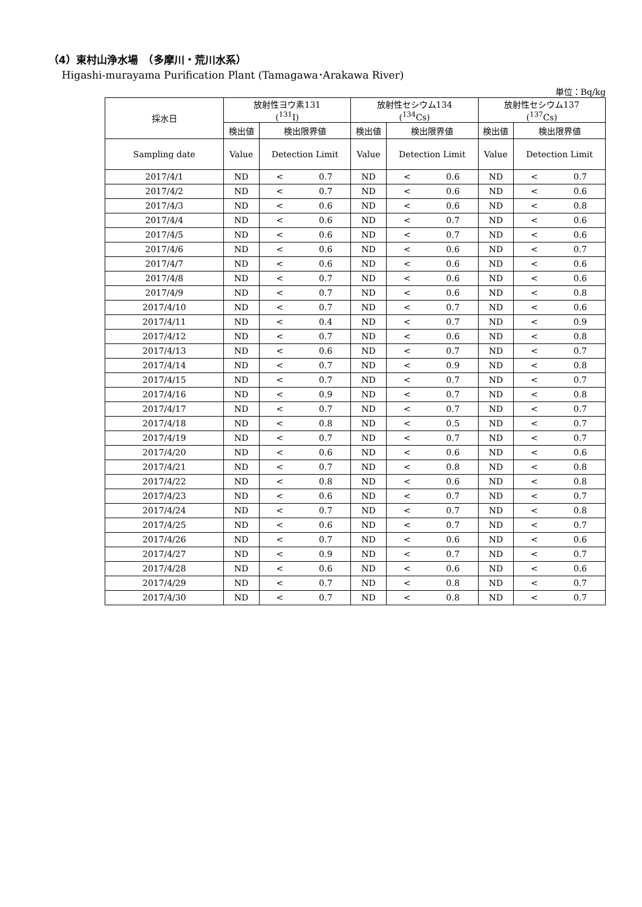（4）東村山浄水場　（多摩川・荒川水系）
Higashi-murayama Purification Plant (Tamagawa･Arakawa River)
単位：Bq/kg
| 採水日 | 放射性ヨウ素131 (<sup>131</sup>I) | | 放射性セシウム134 (<sup>134</sup>Cs) | | 放射性セシウム137 (<sup>137</sup>Cs) | |
| --- | --- | --- | --- | --- | --- | --- |
| | 検出値 | 検出限界値 | 検出値 | 検出限界値 | 検出値 | 検出限界値 |
| Sampling date | Value | Detection Limit | Value | Detection Limit | Value | Detection Limit |
| 2017/4/1 | ND | < 0.7 | ND | < 0.6 | ND | < 0.7 |
| 2017/4/2 | ND | < 0.7 | ND | < 0.6 | ND | < 0.6 |
| 2017/4/3 | ND | < 0.6 | ND | < 0.6 | ND | < 0.8 |
| 2017/4/4 | ND | < 0.6 | ND | < 0.7 | ND | < 0.6 |
| 2017/4/5 | ND | < 0.6 | ND | < 0.7 | ND | < 0.6 |
| 2017/4/6 | ND | < 0.6 | ND | < 0.6 | ND | < 0.7 |
| 2017/4/7 | ND | < 0.6 | ND | < 0.6 | ND | < 0.6 |
| 2017/4/8 | ND | < 0.7 | ND | < 0.6 | ND | < 0.6 |
| 2017/4/9 | ND | < 0.7 | ND | < 0.6 | ND | < 0.8 |
| 2017/4/10 | ND | < 0.7 | ND | < 0.7 | ND | < 0.6 |
| 2017/4/11 | ND | < 0.4 | ND | < 0.7 | ND | < 0.9 |
| 2017/4/12 | ND | < 0.7 | ND | < 0.6 | ND | < 0.8 |
| 2017/4/13 | ND | < 0.6 | ND | < 0.7 | ND | < 0.7 |
| 2017/4/14 | ND | < 0.7 | ND | < 0.9 | ND | < 0.8 |
| 2017/4/15 | ND | < 0.7 | ND | < 0.7 | ND | < 0.7 |
| 2017/4/16 | ND | < 0.9 | ND | < 0.7 | ND | < 0.8 |
| 2017/4/17 | ND | < 0.7 | ND | < 0.7 | ND | < 0.7 |
| 2017/4/18 | ND | < 0.8 | ND | < 0.5 | ND | < 0.7 |
| 2017/4/19 | ND | < 0.7 | ND | < 0.7 | ND | < 0.7 |
| 2017/4/20 | ND | < 0.6 | ND | < 0.6 | ND | < 0.6 |
| 2017/4/21 | ND | < 0.7 | ND | < 0.8 | ND | < 0.8 |
| 2017/4/22 | ND | < 0.8 | ND | < 0.6 | ND | < 0.8 |
| 2017/4/23 | ND | < 0.6 | ND | < 0.7 | ND | < 0.7 |
| 2017/4/24 | ND | < 0.7 | ND | < 0.7 | ND | < 0.8 |
| 2017/4/25 | ND | < 0.6 | ND | < 0.7 | ND | < 0.7 |
| 2017/4/26 | ND | < 0.7 | ND | < 0.6 | ND | < 0.6 |
| 2017/4/27 | ND | < 0.9 | ND | < 0.7 | ND | < 0.7 |
| 2017/4/28 | ND | < 0.6 | ND | < 0.6 | ND | < 0.6 |
| 2017/4/29 | ND | < 0.7 | ND | < 0.8 | ND | < 0.7 |
| 2017/4/30 | ND | < 0.7 | ND | < 0.8 | ND | < 0.7 |